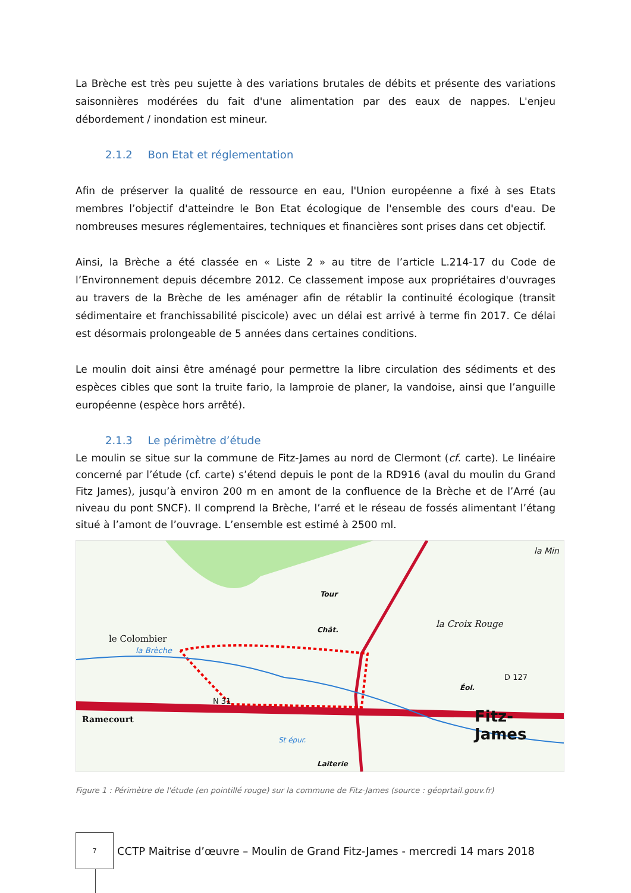La Brèche est très peu sujette à des variations brutales de débits et présente des variations saisonnières modérées du fait d'une alimentation par des eaux de nappes. L'enjeu débordement / inondation est mineur.
2.1.2 Bon Etat et réglementation
Afin de préserver la qualité de ressource en eau, l'Union européenne a fixé à ses Etats membres l’objectif d'atteindre le Bon Etat écologique de l'ensemble des cours d'eau. De nombreuses mesures réglementaires, techniques et financières sont prises dans cet objectif.
Ainsi, la Brèche a été classée en « Liste 2 » au titre de l’article L.214-17 du Code de l’Environnement depuis décembre 2012. Ce classement impose aux propriétaires d'ouvrages au travers de la Brèche de les aménager afin de rétablir la continuité écologique (transit sédimentaire et franchissabilité piscicole) avec un délai est arrivé à terme fin 2017. Ce délai est désormais prolongeable de 5 années dans certaines conditions.
Le moulin doit ainsi être aménagé pour permettre la libre circulation des sédiments et des espèces cibles que sont la truite fario, la lamproie de planer, la vandoise, ainsi que l’anguille européenne (espèce hors arrêté).
2.1.3 Le périmètre d’étude
Le moulin se situe sur la commune de Fitz-James au nord de Clermont (cf. carte). Le linéaire concerné par l’étude (cf. carte) s’étend depuis le pont de la RD916 (aval du moulin du Grand Fitz James), jusqu’à environ 200 m en amont de la confluence de la Brèche et de l’Arré (au niveau du pont SNCF). Il comprend la Brèche, l’arré et le réseau de fossés alimentant l’étang situé à l’amont de l’ouvrage. L’ensemble est estimé à 2500 ml.
le Colombier
la Croix Rouge
Ramecourt Fitz-James
Tour
Chât.
Laiterie
St épur.
Éol.
D 127
N 31
la Brèche
la Min
Figure 1 : Périmètre de l'étude (en pointillé rouge) sur la commune de Fitz-James (source : géoprtail.gouv.fr)
7
CCTP Maitrise d’œuvre – Moulin de Grand Fitz-James - mercredi 14 mars 2018